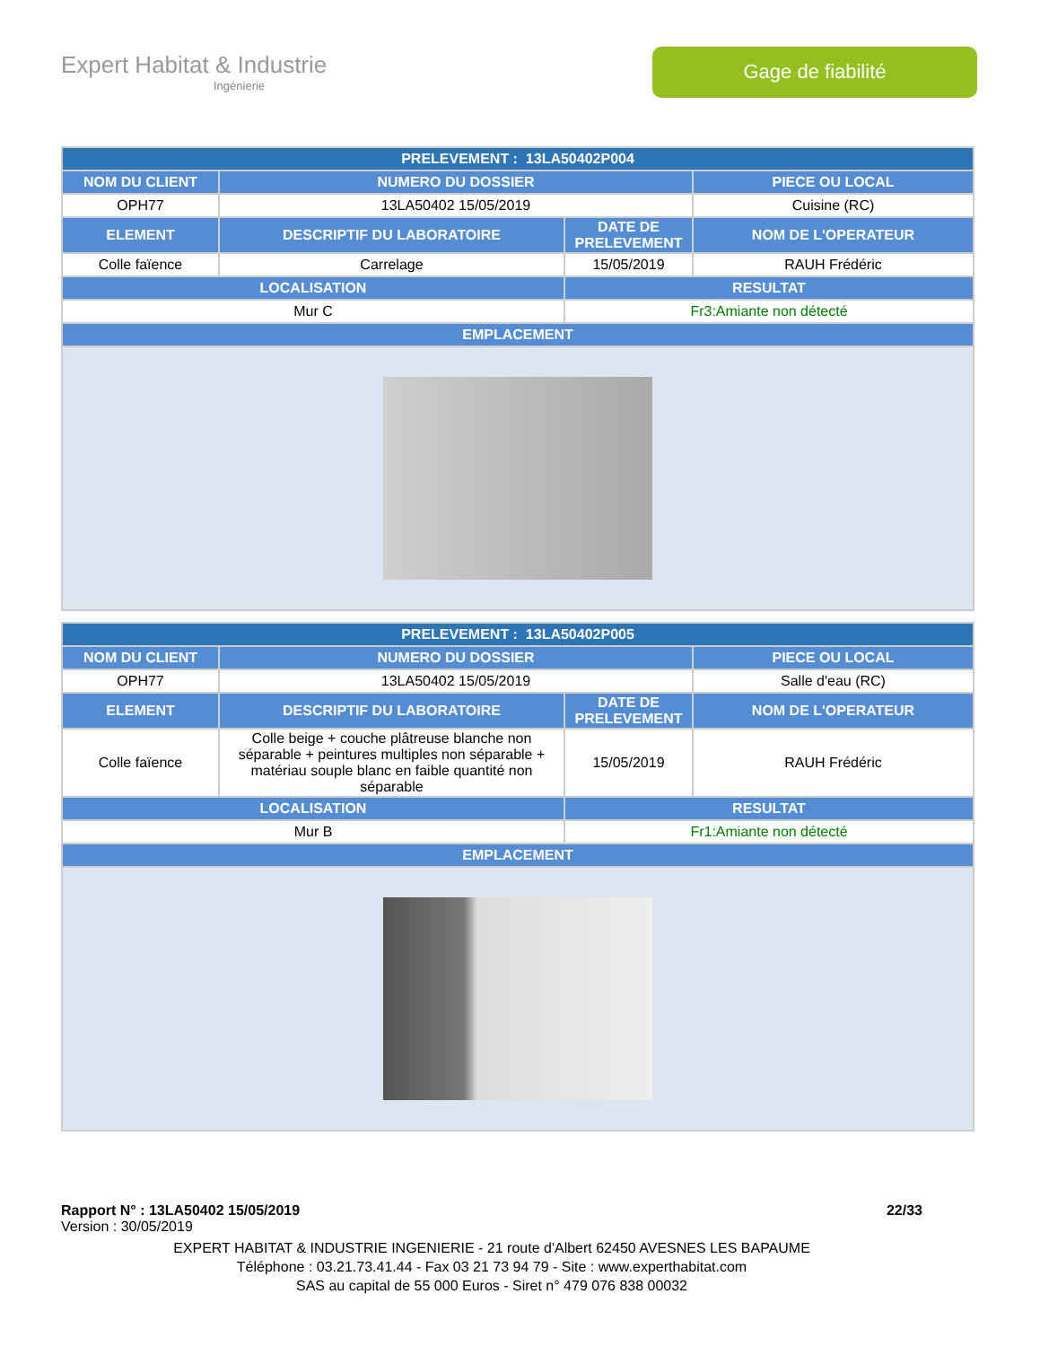Expert Habitat & Industrie
Ingénierie
Gage de fiabilité
| PRELEVEMENT : 13LA50402P004 | | | |
| --- | --- | --- | --- |
| NOM DU CLIENT | NUMERO DU DOSSIER | | PIECE OU LOCAL |
| OPH77 | 13LA50402 15/05/2019 | | Cuisine (RC) |
| ELEMENT | DESCRIPTIF DU LABORATOIRE | DATE DE PRELEVEMENT | NOM DE L'OPERATEUR |
| Colle faïence | Carrelage | 15/05/2019 | RAUH Frédéric |
| LOCALISATION | | RESULTAT | |
| Mur C | | Fr3:Amiante non détecté | |
| EMPLACEMENT | | | |
| PRELEVEMENT : 13LA50402P005 | | | |
| --- | --- | --- | --- |
| NOM DU CLIENT | NUMERO DU DOSSIER | | PIECE OU LOCAL |
| OPH77 | 13LA50402 15/05/2019 | | Salle d'eau (RC) |
| ELEMENT | DESCRIPTIF DU LABORATOIRE | DATE DE PRELEVEMENT | NOM DE L'OPERATEUR |
| Colle faïence | Colle beige + couche plâtreuse blanche non séparable + peintures multiples non séparable + matériau souple blanc en faible quantité non séparable | 15/05/2019 | RAUH Frédéric |
| LOCALISATION | | RESULTAT | |
| Mur B | | Fr1:Amiante non détecté | |
| EMPLACEMENT | | | |
Rapport N° : 13LA50402 15/05/2019 22/33
Version : 30/05/2019
EXPERT HABITAT & INDUSTRIE INGENIERIE - 21 route d'Albert 62450 AVESNES LES BAPAUME
Téléphone : 03.21.73.41.44 - Fax 03 21 73 94 79 - Site : www.experthabitat.com
SAS au capital de 55 000 Euros - Siret n° 479 076 838 00032